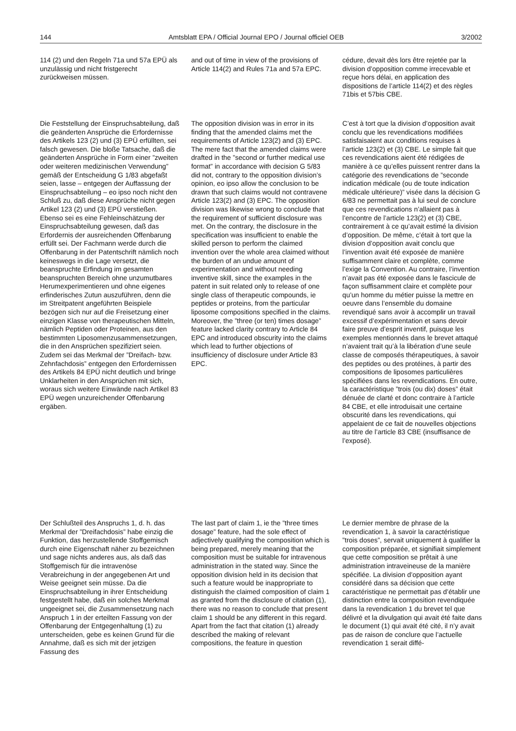144 Amtsblatt EPA / Official Journal EPO / Journal officiel OEB 3/2002
114 (2) und den Regeln 71a und 57a EPÜ als unzulässig und nicht fristgerecht zurückweisen müssen.
and out of time in view of the provisions of Article 114(2) and Rules 71a and 57a EPC.
cédure, devait dès lors être rejetée par la division d’opposition comme irrecevable et reçue hors délai, en application des dispositions de l’article 114(2) et des règles 71bis et 57bis CBE.
Die Feststellung der Einspruchsabteilung, daß die geänderten Ansprüche die Erfordernisse des Artikels 123 (2) und (3) EPÜ erfüllten, sei falsch gewesen. Die bloße Tatsache, daß die geänderten Ansprüche in Form einer ”zweiten oder weiteren medizinischen Verwendung” gemäß der Entscheidung G 1/83 abgefaßt seien, lasse – entgegen der Auffassung der Einspruchsabteilung – eo ipso noch nicht den Schluß zu, daß diese Ansprüche nicht gegen Artikel 123 (2) und (3) EPÜ verstießen. Ebenso sei es eine Fehleinschätzung der Einspruchsabteilung gewesen, daß das Erfordernis der ausreichenden Offenbarung erfüllt sei. Der Fachmann werde durch die Offenbarung in der Patentschrift nämlich noch keineswegs in die Lage versetzt, die beanspruchte Erfindung im gesamten beanspruchten Bereich ohne unzumutbares Herumexperimentieren und ohne eigenes erfinderisches Zutun auszuführen, denn die im Streitpatent angeführten Beispiele bezögen sich nur auf die Freisetzung einer einzigen Klasse von therapeutischen Mitteln, nämlich Peptiden oder Proteinen, aus den bestimmten Liposomenzusammensetzungen, die in den Ansprüchen spezifiziert seien. Zudem sei das Merkmal der ”Dreifach- bzw. Zehnfachdosis” entgegen den Erfordernissen des Artikels 84 EPÜ nicht deutlich und bringe Unklarheiten in den Ansprüchen mit sich, woraus sich weitere Einwände nach Artikel 83 EPÜ wegen unzureichender Offenbarung ergäben.
The opposition division was in error in its finding that the amended claims met the requirements of Article 123(2) and (3) EPC. The mere fact that the amended claims were drafted in the ”second or further medical use format” in accordance with decision G 5/83 did not, contrary to the opposition division’s opinion, eo ipso allow the conclusion to be drawn that such claims would not contravene Article 123(2) and (3) EPC. The opposition division was likewise wrong to conclude that the requirement of sufficient disclosure was met. On the contrary, the disclosure in the specification was insufficient to enable the skilled person to perform the claimed invention over the whole area claimed without the burden of an undue amount of experimentation and without needing inventive skill, since the examples in the patent in suit related only to release of one single class of therapeutic compounds, ie peptides or proteins, from the particular liposome compositions specified in the claims. Moreover, the ”three (or ten) times dosage” feature lacked clarity contrary to Article 84 EPC and introduced obscurity into the claims which lead to further objections of insufficiency of disclosure under Article 83 EPC.
C’est à tort que la division d’opposition avait conclu que les revendications modifiées satisfaisaient aux conditions requises à l’article 123(2) et (3) CBE. Le simple fait que ces revendications aient été rédigées de manière à ce qu’elles puissent rentrer dans la catégorie des revendications de ”seconde indication médicale (ou de toute indication médicale ultérieure)” visée dans la décision G 6/83 ne permettait pas à lui seul de conclure que ces revendications n’allaient pas à l’encontre de l’article 123(2) et (3) CBE, contrairement à ce qu’avait estimé la division d’opposition. De même, c’était à tort que la division d’opposition avait conclu que l’invention avait été exposée de manière suffisamment claire et complète, comme l’exige la Convention. Au contraire, l’invention n’avait pas été exposée dans le fascicule de façon suffisamment claire et complète pour qu’un homme du métier puisse la mettre en oeuvre dans l’ensemble du domaine revendiqué sans avoir à accomplir un travail excessif d’expérimentation et sans devoir faire preuve d’esprit inventif, puisque les exemples mentionnés dans le brevet attaqué n’avaient trait qu’à la libération d’une seule classe de composés thérapeutiques, à savoir des peptides ou des protéines, à partir des compositions de liposomes particulières spécifiées dans les revendications. En outre, la caractéristique ”trois (ou dix) doses” était dénuée de clarté et donc contraire à l’article 84 CBE, et elle introduisait une certaine obscurité dans les revendications, qui appelaient de ce fait de nouvelles objections au titre de l’article 83 CBE (insuffisance de l’exposé).
Der Schlußteil des Anspruchs 1, d. h. das Merkmal der ”Dreifachdosis” habe einzig die Funktion, das herzustellende Stoffgemisch durch eine Eigenschaft näher zu bezeichnen und sage nichts anderes aus, als daß das Stoffgemisch für die intravenöse Verabreichung in der angegebenen Art und Weise geeignet sein müsse. Da die Einspruchsabteilung in ihrer Entscheidung festgestellt habe, daß ein solches Merkmal ungeeignet sei, die Zusammensetzung nach Anspruch 1 in der erteilten Fassung von der Offenbarung der Entgegenhaltung (1) zu unterscheiden, gebe es keinen Grund für die Annahme, daß es sich mit der jetzigen Fassung des
The last part of claim 1, ie the ”three times dosage” feature, had the sole effect of adjectively qualifying the composition which is being prepared, merely meaning that the composition must be suitable for intravenous administration in the stated way. Since the opposition division held in its decision that such a feature would be inappropriate to distinguish the claimed composition of claim 1 as granted from the disclosure of citation (1), there was no reason to conclude that present claim 1 should be any different in this regard. Apart from the fact that citation (1) already described the making of relevant compositions, the feature in question
Le dernier membre de phrase de la revendication 1, à savoir la caractéristique ”trois doses”, servait uniquement à qualifier la composition préparée, et signifiait simplement que cette composition se prêtait à une administration intraveineuse de la manière spécifiée. La division d’opposition ayant considéré dans sa décision que cette caractéristique ne permettait pas d’établir une distinction entre la composition revendiquée dans la revendication 1 du brevet tel que délivré et la divulgation qui avait été faite dans le document (1) qui avait été cité, il n’y avait pas de raison de conclure que l’actuelle revendication 1 serait diffé-